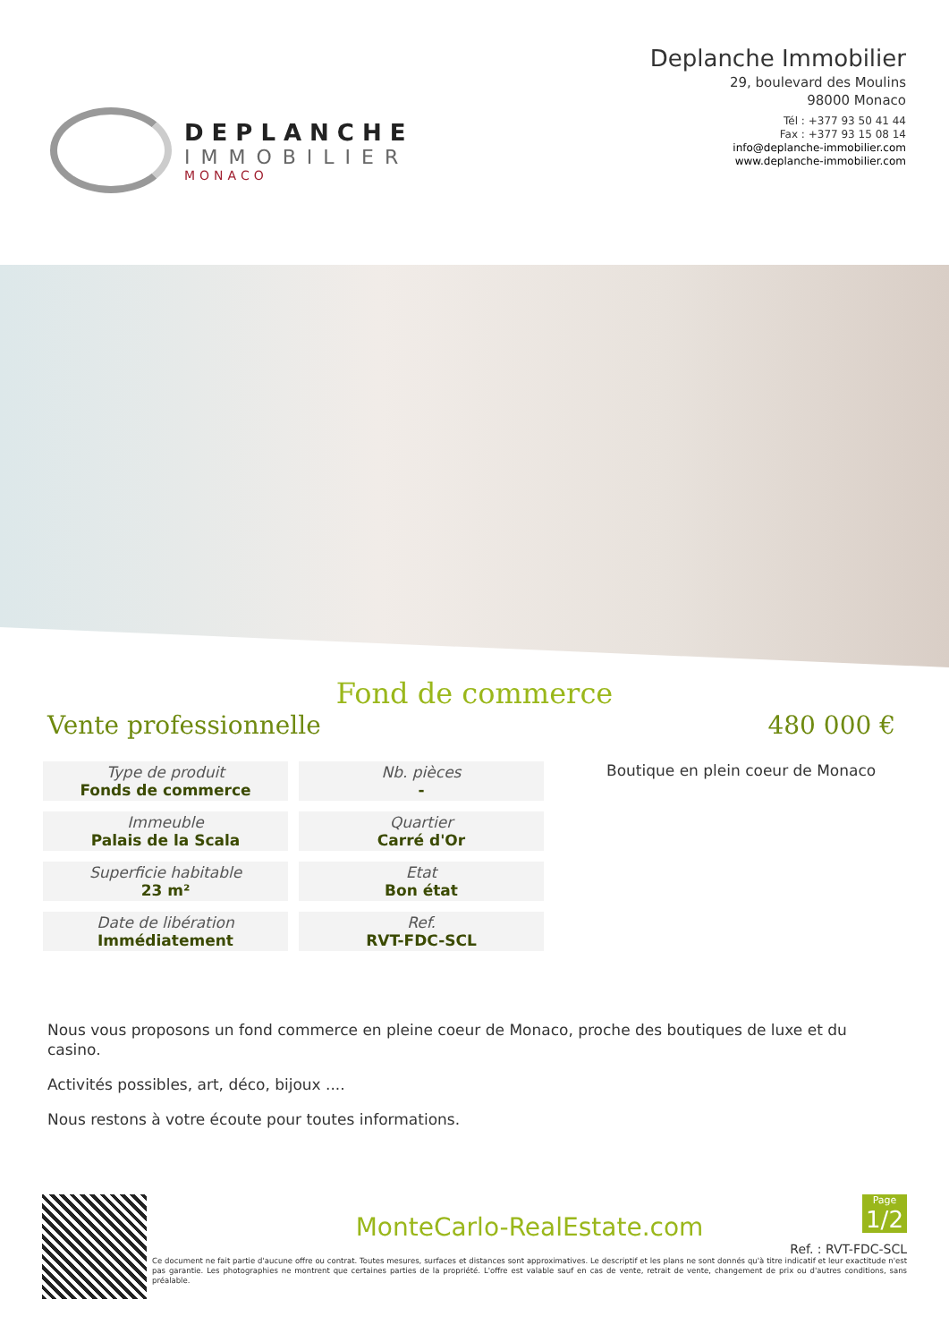DEPLANCHE
IMMOBILIER
MONACO
Deplanche Immobilier
29, boulevard des Moulins
98000 Monaco
Tél : +377 93 50 41 44
Fax : +377 93 15 08 14
info@deplanche-immobilier.com
www.deplanche-immobilier.com
Fond de commerce
Vente professionnelle 480 000 €
| Type de produit Fonds de commerce | Nb. pièces - |
| Immeuble Palais de la Scala | Quartier Carré d'Or |
| Superficie habitable 23 m² | Etat Bon état |
| Date de libération Immédiatement | Ref. RVT-FDC-SCL |
Boutique en plein coeur de Monaco
Nous vous proposons un fond commerce en pleine coeur de Monaco, proche des boutiques de luxe et du casino.
Activités possibles, art, déco, bijoux ....
Nous restons à votre écoute pour toutes informations.
Page
1/2
MonteCarlo-RealEstate.com
Ref. : RVT-FDC-SCL
Ce document ne fait partie d'aucune offre ou contrat. Toutes mesures, surfaces et distances sont approximatives. Le descriptif et les plans ne sont donnés qu'à titre indicatif et leur exactitude n'est pas garantie. Les photographies ne montrent que certaines parties de la propriété. L'offre est valable sauf en cas de vente, retrait de vente, changement de prix ou d'autres conditions, sans préalable.